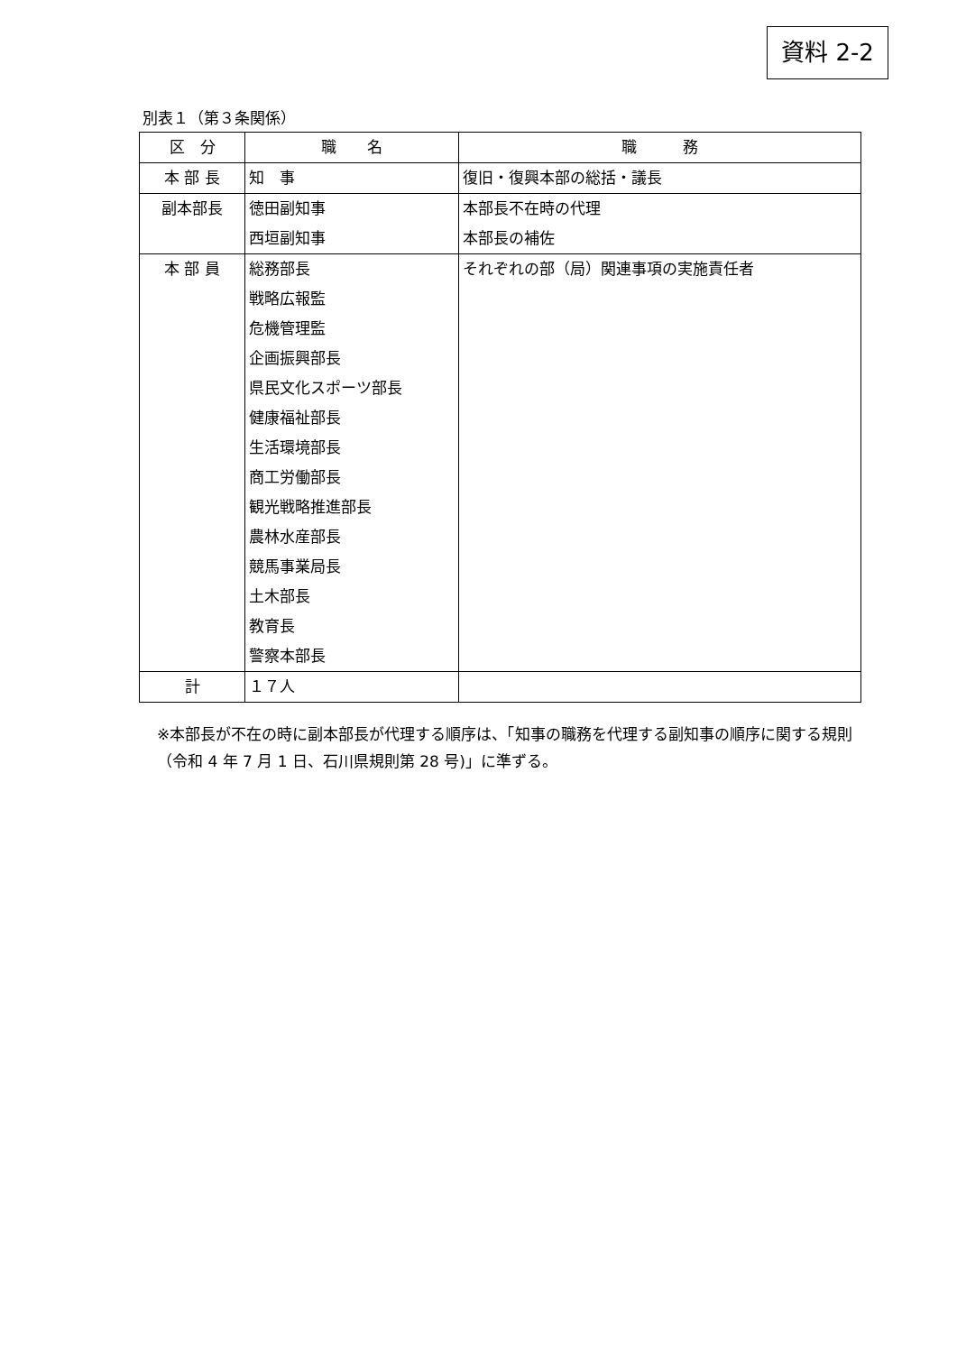資料 2-2
別表１（第３条関係）
| 区 分 | 職 名 | 職 務 |
| --- | --- | --- |
| 本 部 長 | 知 事 | 復旧・復興本部の総括・議長 |
| 副本部長 | 徳田副知事 西垣副知事 | 本部長不在時の代理 本部長の補佐 |
| 本 部 員 | 総務部長 戦略広報監 危機管理監 企画振興部長 県民文化スポーツ部長 健康福祉部長 生活環境部長 商工労働部長 観光戦略推進部長 農林水産部長 競馬事業局長 土木部長 教育長 警察本部長 | それぞれの部（局）関連事項の実施責任者 |
| 計 | １７人 | |
※本部長が不在の時に副本部長が代理する順序は、「知事の職務を代理する副知事の順序に関する規則（令和 4 年 7 月 1 日、石川県規則第 28 号)」に準ずる。